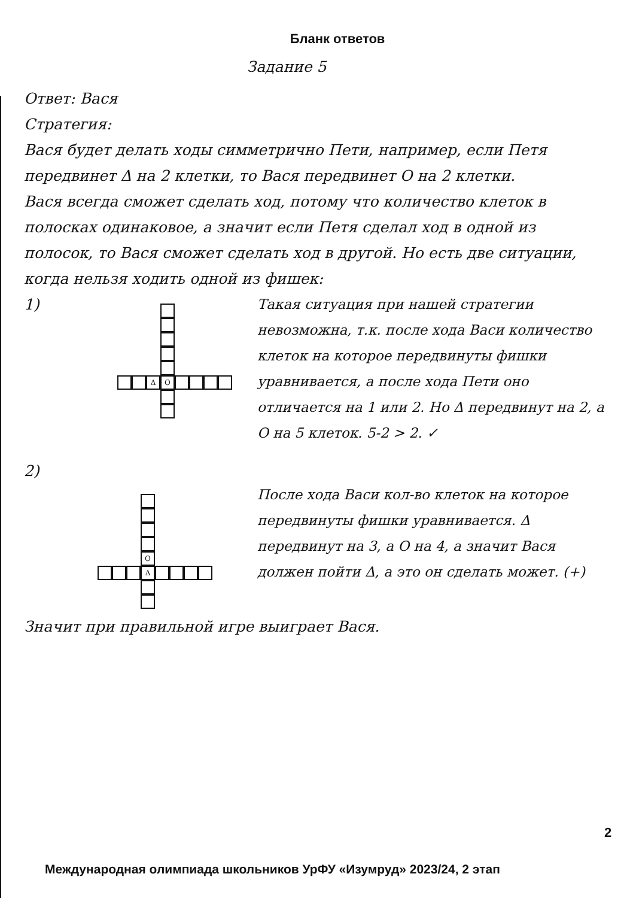Бланк ответов
Задание 5
Ответ: Вася
Стратегия:
Вася будет делать ходы симметрично Пети, например, если Петя передвинет Δ на 2 клетки, то Вася передвинет O на 2 клетки.
Вася всегда сможет сделать ход, потому что количество клеток в полосках одинаковое, а значит если Петя сделал ход в одной из полосок, то Вася сможет сделать ход в другой. Но есть две ситуации, когда нельзя ходить одной из фишек:
1)
Δ O
Такая ситуация при нашей стратегии невозможна, т.к. после хода Васи количество клеток на которое передвинуты фишки уравнивается, а после хода Пети оно отличается на 1 или 2. Но Δ передвинут на 2, а O на 5 клеток. 5-2 > 2. ✓
2)
O
Δ
После хода Васи кол-во клеток на которое передвинуты фишки уравнивается. Δ передвинут на 3, а O на 4, а значит Вася должен пойти Δ, а это он сделать может. (+)
Значит при правильной игре выиграет Вася.
2
Международная олимпиада школьников УрФУ «Изумруд» 2023/24, 2 этап